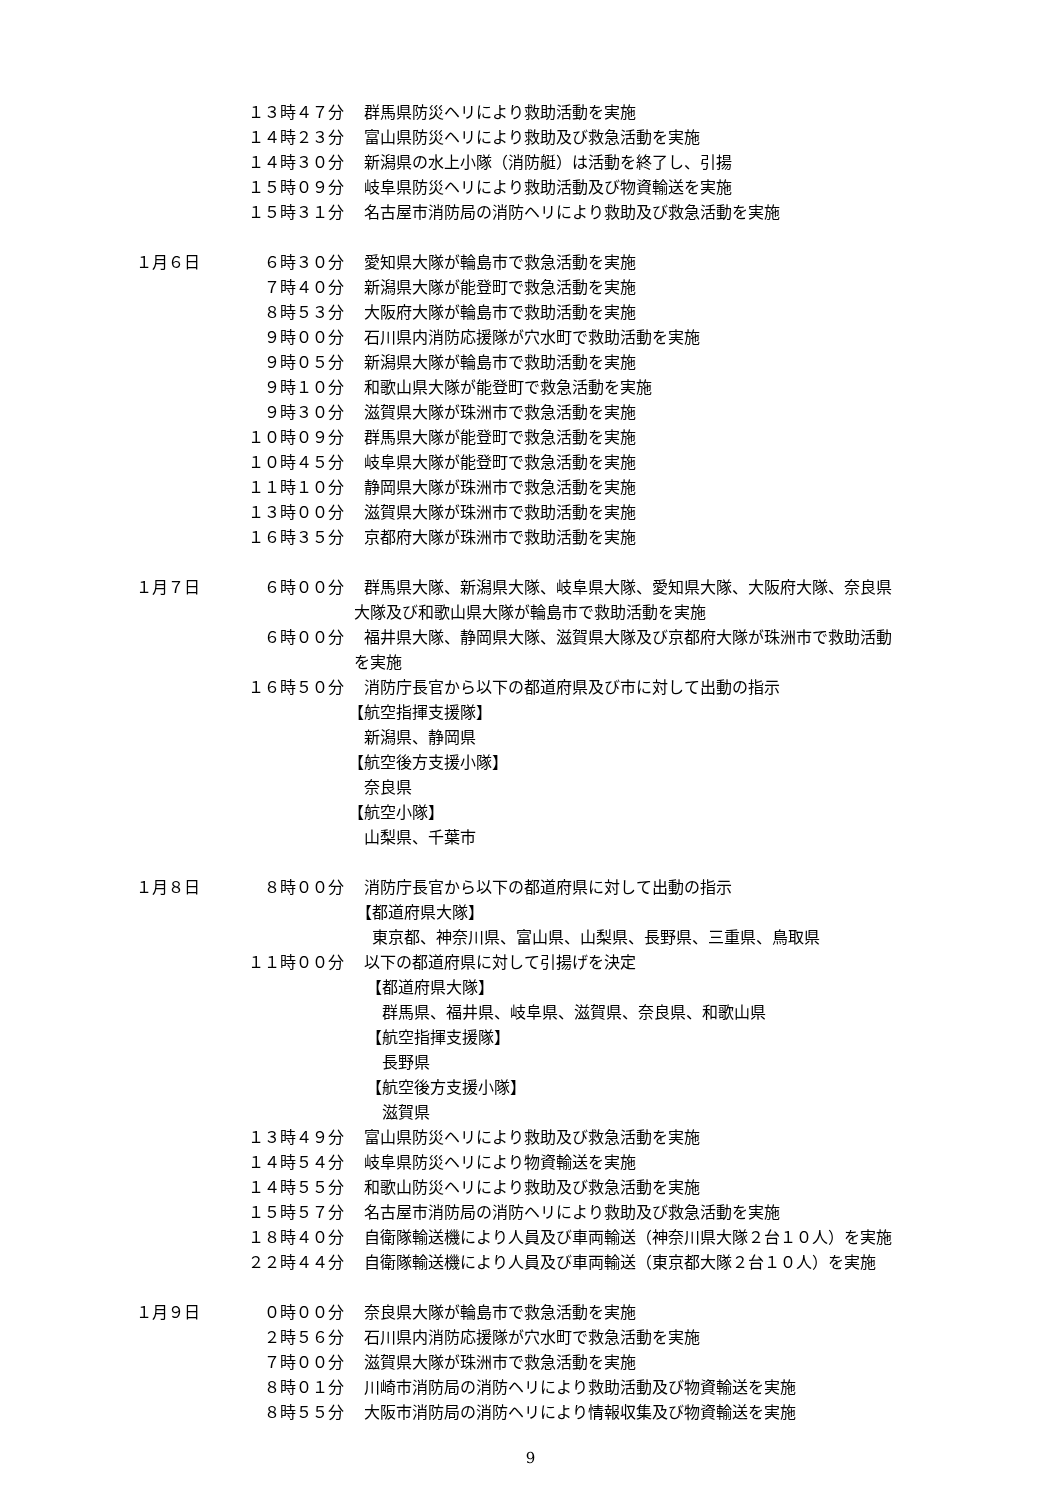１３時４７分 群馬県防災ヘリにより救助活動を実施
１４時２３分 富山県防災ヘリにより救助及び救急活動を実施
１４時３０分 新潟県の水上小隊（消防艇）は活動を終了し、引揚
１５時０９分 岐阜県防災ヘリにより救助活動及び物資輸送を実施
１５時３１分 名古屋市消防局の消防ヘリにより救助及び救急活動を実施
１月６日 ６時３０分 愛知県大隊が輪島市で救急活動を実施
７時４０分 新潟県大隊が能登町で救急活動を実施
８時５３分 大阪府大隊が輪島市で救助活動を実施
９時００分 石川県内消防応援隊が穴水町で救助活動を実施
９時０５分 新潟県大隊が輪島市で救助活動を実施
９時１０分 和歌山県大隊が能登町で救急活動を実施
９時３０分 滋賀県大隊が珠洲市で救急活動を実施
１０時０９分 群馬県大隊が能登町で救急活動を実施
１０時４５分 岐阜県大隊が能登町で救急活動を実施
１１時１０分 静岡県大隊が珠洲市で救急活動を実施
１３時００分 滋賀県大隊が珠洲市で救助活動を実施
１６時３５分 京都府大隊が珠洲市で救助活動を実施
１月７日 ６時００分 群馬県大隊、新潟県大隊、岐阜県大隊、愛知県大隊、大阪府大隊、奈良県
大隊及び和歌山県大隊が輪島市で救助活動を実施
６時００分 福井県大隊、静岡県大隊、滋賀県大隊及び京都府大隊が珠洲市で救助活動
を実施
１６時５０分 消防庁長官から以下の都道府県及び市に対して出動の指示
【航空指揮支援隊】
新潟県、静岡県
【航空後方支援小隊】
奈良県
【航空小隊】
山梨県、千葉市
１月８日 ８時００分 消防庁長官から以下の都道府県に対して出動の指示
【都道府県大隊】
東京都、神奈川県、富山県、山梨県、長野県、三重県、鳥取県
１１時００分 以下の都道府県に対して引揚げを決定
【都道府県大隊】
群馬県、福井県、岐阜県、滋賀県、奈良県、和歌山県
【航空指揮支援隊】
長野県
【航空後方支援小隊】
滋賀県
１３時４９分 富山県防災ヘリにより救助及び救急活動を実施
１４時５４分 岐阜県防災ヘリにより物資輸送を実施
１４時５５分 和歌山防災ヘリにより救助及び救急活動を実施
１５時５７分 名古屋市消防局の消防ヘリにより救助及び救急活動を実施
１８時４０分 自衛隊輸送機により人員及び車両輸送（神奈川県大隊２台１０人）を実施
２２時４４分 自衛隊輸送機により人員及び車両輸送（東京都大隊２台１０人）を実施
１月９日 ０時００分 奈良県大隊が輪島市で救急活動を実施
２時５６分 石川県内消防応援隊が穴水町で救急活動を実施
７時００分 滋賀県大隊が珠洲市で救急活動を実施
８時０１分 川崎市消防局の消防ヘリにより救助活動及び物資輸送を実施
８時５５分 大阪市消防局の消防ヘリにより情報収集及び物資輸送を実施
9